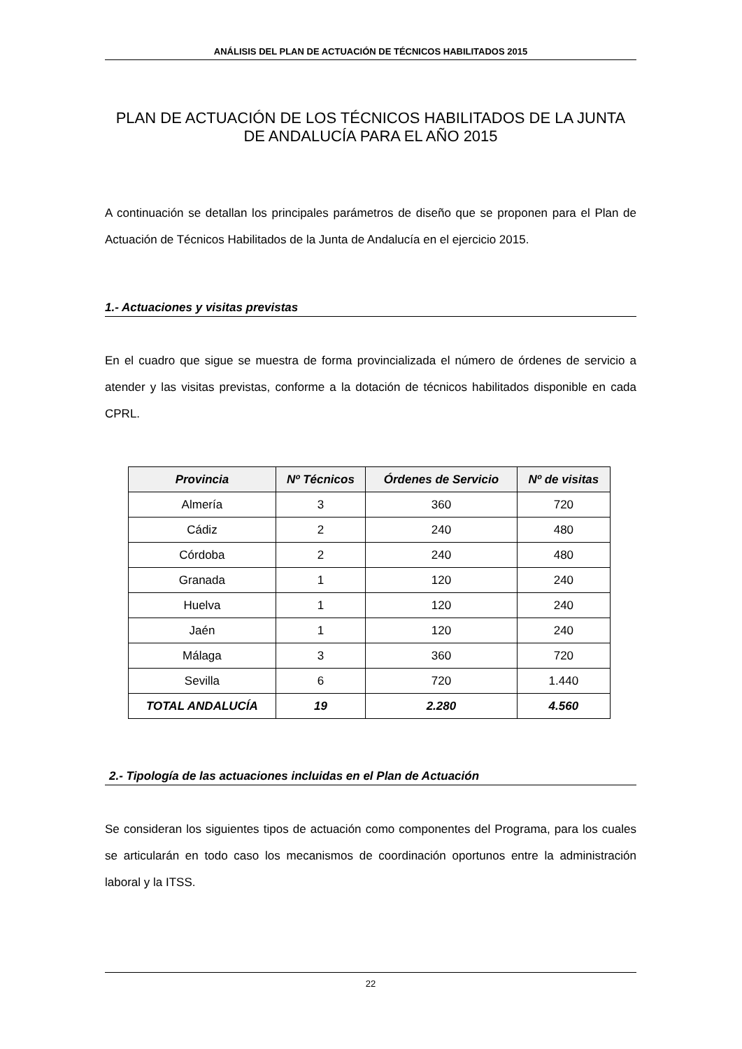ANÁLISIS DEL PLAN DE ACTUACIÓN DE TÉCNICOS HABILITADOS 2015
PLAN DE ACTUACIÓN DE LOS TÉCNICOS HABILITADOS DE LA JUNTA DE ANDALUCÍA PARA EL AÑO 2015
A continuación se detallan los principales parámetros de diseño que se proponen para el Plan de Actuación de Técnicos Habilitados de la Junta de Andalucía en el ejercicio 2015.
1.- Actuaciones y visitas previstas
En el cuadro que sigue se muestra de forma provincializada el número de órdenes de servicio a atender y las visitas previstas, conforme a la dotación de técnicos habilitados disponible en cada CPRL.
| Provincia | Nº Técnicos | Órdenes de Servicio | Nº de visitas |
| --- | --- | --- | --- |
| Almería | 3 | 360 | 720 |
| Cádiz | 2 | 240 | 480 |
| Córdoba | 2 | 240 | 480 |
| Granada | 1 | 120 | 240 |
| Huelva | 1 | 120 | 240 |
| Jaén | 1 | 120 | 240 |
| Málaga | 3 | 360 | 720 |
| Sevilla | 6 | 720 | 1.440 |
| TOTAL ANDALUCÍA | 19 | 2.280 | 4.560 |
2.- Tipología de las actuaciones incluidas en el Plan de Actuación
Se consideran los siguientes tipos de actuación como componentes del Programa, para los cuales se articularán en todo caso los mecanismos de coordinación oportunos entre la administración laboral y la ITSS.
22